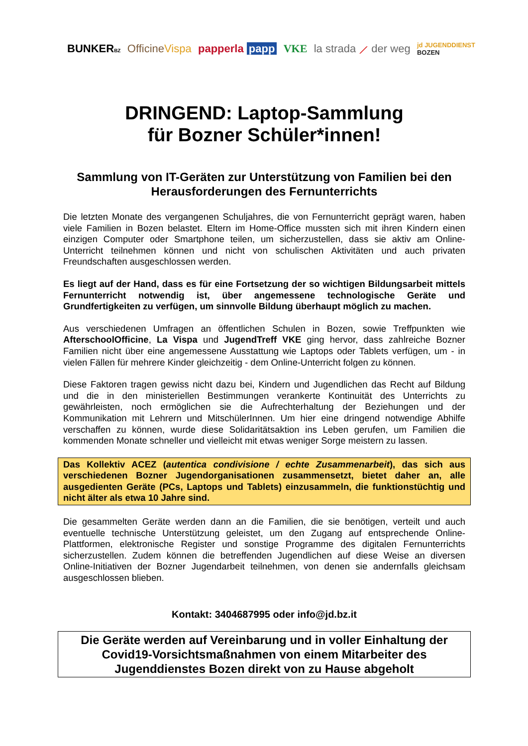BUNKERBZ OfficineVispa papperla papp VKE la strada ⟋ der weg jd JUGENDDIENST
BOZEN
DRINGEND: Laptop-Sammlung
für Bozner Schüler*innen!
Sammlung von IT-Geräten zur Unterstützung von Familien bei den Herausforderungen des Fernunterrichts
Die letzten Monate des vergangenen Schuljahres, die von Fernunterricht geprägt waren, haben viele Familien in Bozen belastet. Eltern im Home-Office mussten sich mit ihren Kindern einen einzigen Computer oder Smartphone teilen, um sicherzustellen, dass sie aktiv am Online-Unterricht teilnehmen können und nicht von schulischen Aktivitäten und auch privaten Freundschaften ausgeschlossen werden.
Es liegt auf der Hand, dass es für eine Fortsetzung der so wichtigen Bildungsarbeit mittels Fernunterricht notwendig ist, über angemessene technologische Geräte und Grundfertigkeiten zu verfügen, um sinnvolle Bildung überhaupt möglich zu machen.
Aus verschiedenen Umfragen an öffentlichen Schulen in Bozen, sowie Treffpunkten wie AfterschoolOfficine, La Vispa und JugendTreff VKE ging hervor, dass zahlreiche Bozner Familien nicht über eine angemessene Ausstattung wie Laptops oder Tablets verfügen, um - in vielen Fällen für mehrere Kinder gleichzeitig - dem Online-Unterricht folgen zu können.
Diese Faktoren tragen gewiss nicht dazu bei, Kindern und Jugendlichen das Recht auf Bildung und die in den ministeriellen Bestimmungen verankerte Kontinuität des Unterrichts zu gewährleisten, noch ermöglichen sie die Aufrechterhaltung der Beziehungen und der Kommunikation mit Lehrern und MitschülerInnen. Um hier eine dringend notwendige Abhilfe verschaffen zu können, wurde diese Solidaritätsaktion ins Leben gerufen, um Familien die kommenden Monate schneller und vielleicht mit etwas weniger Sorge meistern zu lassen.
Das Kollektiv ACEZ (autentica condivisione / echte Zusammenarbeit), das sich aus verschiedenen Bozner Jugendorganisationen zusammensetzt, bietet daher an, alle ausgedienten Geräte (PCs, Laptops und Tablets) einzusammeln, die funktionstüchtig und nicht älter als etwa 10 Jahre sind.
Die gesammelten Geräte werden dann an die Familien, die sie benötigen, verteilt und auch eventuelle technische Unterstützung geleistet, um den Zugang auf entsprechende Online-Plattformen, elektronische Register und sonstige Programme des digitalen Fernunterrichts sicherzustellen. Zudem können die betreffenden Jugendlichen auf diese Weise an diversen Online-Initiativen der Bozner Jugendarbeit teilnehmen, von denen sie andernfalls gleichsam ausgeschlossen blieben.
Kontakt: 3404687995 oder info@jd.bz.it
Die Geräte werden auf Vereinbarung und in voller Einhaltung der Covid19-Vorsichtsmaßnahmen von einem Mitarbeiter des Jugenddienstes Bozen direkt von zu Hause abgeholt